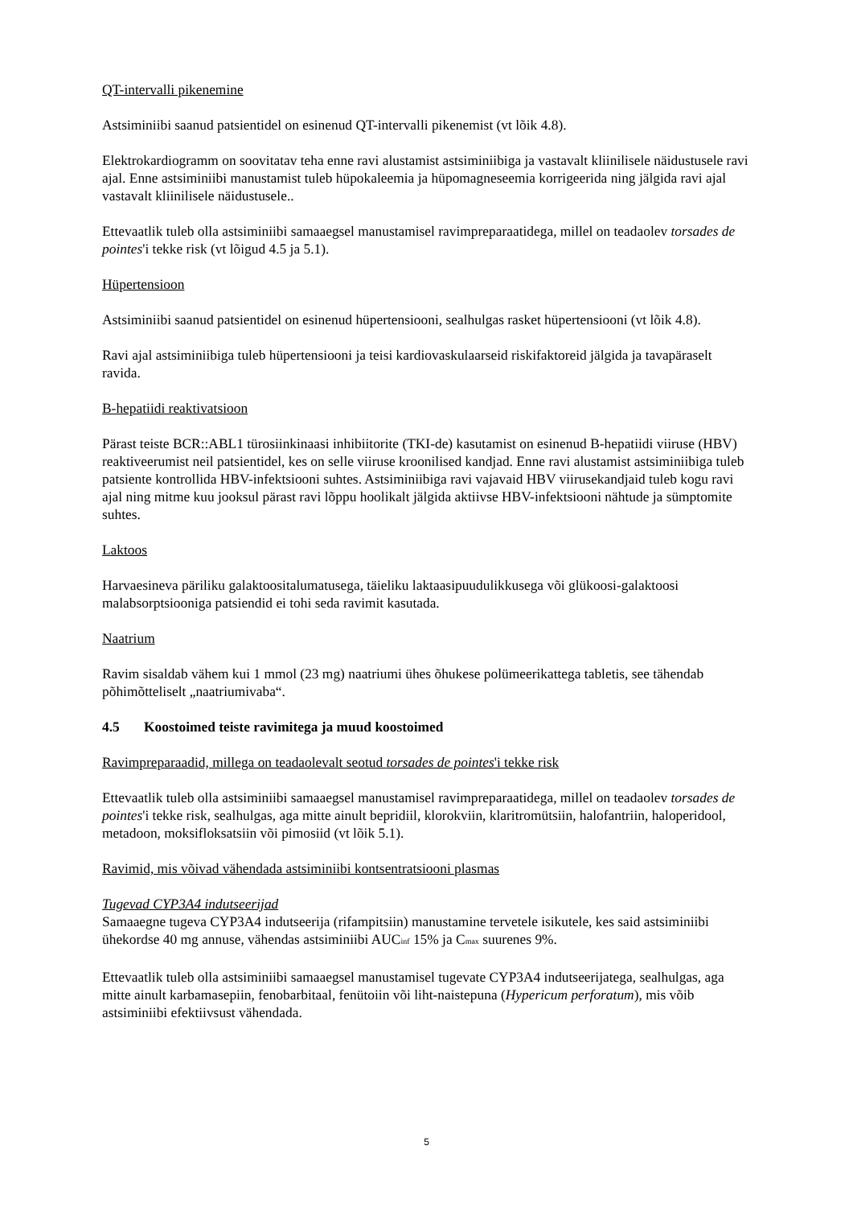QT-intervalli pikenemine
Astsiminiibi saanud patsientidel on esinenud QT-intervalli pikenemist (vt lõik 4.8).
Elektrokardiogramm on soovitatav teha enne ravi alustamist astsiminiibiga ja vastavalt kliinilisele näidustusele ravi ajal. Enne astsiminiibi manustamist tuleb hüpokaleemia ja hüpomagneseemia korrigeerida ning jälgida ravi ajal vastavalt kliinilisele näidustusele..
Ettevaatlik tuleb olla astsiminiibi samaaegsel manustamisel ravimpreparaatidega, millel on teadaolev torsades de pointes'i tekke risk (vt lõigud 4.5 ja 5.1).
Hüpertensioon
Astsiminiibi saanud patsientidel on esinenud hüpertensiooni, sealhulgas rasket hüpertensiooni (vt lõik 4.8).
Ravi ajal astsiminiibiga tuleb hüpertensiooni ja teisi kardiovaskulaarseid riskifaktoreid jälgida ja tavapäraselt ravida.
B-hepatiidi reaktivatsioon
Pärast teiste BCR::ABL1 türosiinkinaasi inhibiitorite (TKI-de) kasutamist on esinenud B-hepatiidi viiruse (HBV) reaktiveerumist neil patsientidel, kes on selle viiruse kroonilised kandjad. Enne ravi alustamist astsiminiibiga tuleb patsiente kontrollida HBV-infektsiooni suhtes. Astsiminiibiga ravi vajavaid HBV viirusekandjaid tuleb kogu ravi ajal ning mitme kuu jooksul pärast ravi lõppu hoolikalt jälgida aktiivse HBV-infektsiooni nähtude ja sümptomite suhtes.
Laktoos
Harvaesineva päriliku galaktoositalumatusega, täieliku laktaasipuudulikkusega või glükoosi-galaktoosi malabsorptsiooniga patsiendid ei tohi seda ravimit kasutada.
Naatrium
Ravim sisaldab vähem kui 1 mmol (23 mg) naatriumi ühes õhukese polümeerikattega tabletis, see tähendab põhimõtteliselt „naatriumivaba“.
4.5 Koostoimed teiste ravimitega ja muud koostoimed
Ravimpreparaadid, millega on teadaolevalt seotud torsades de pointes'i tekke risk
Ettevaatlik tuleb olla astsiminiibi samaaegsel manustamisel ravimpreparaatidega, millel on teadaolev torsades de pointes'i tekke risk, sealhulgas, aga mitte ainult bepridiil, klorokviin, klaritromütsiin, halofantriin, haloperidool, metadoon, moksifloksatsiin või pimosiid (vt lõik 5.1).
Ravimid, mis võivad vähendada astsiminiibi kontsentratsiooni plasmas
Tugevad CYP3A4 indutseerijad
Samaaegne tugeva CYP3A4 indutseerija (rifampitsiin) manustamine tervetele isikutele, kes said astsiminiibi ühekordse 40 mg annuse, vähendas astsiminiibi AUC<sub>inf</sub> 15% ja C<sub>max</sub> suurenes 9%.
Ettevaatlik tuleb olla astsiminiibi samaaegsel manustamisel tugevate CYP3A4 indutseerijatega, sealhulgas, aga mitte ainult karbamasepiin, fenobarbitaal, fenütoiin või liht-naistepuna (Hypericum perforatum), mis võib astsiminiibi efektiivsust vähendada.
5